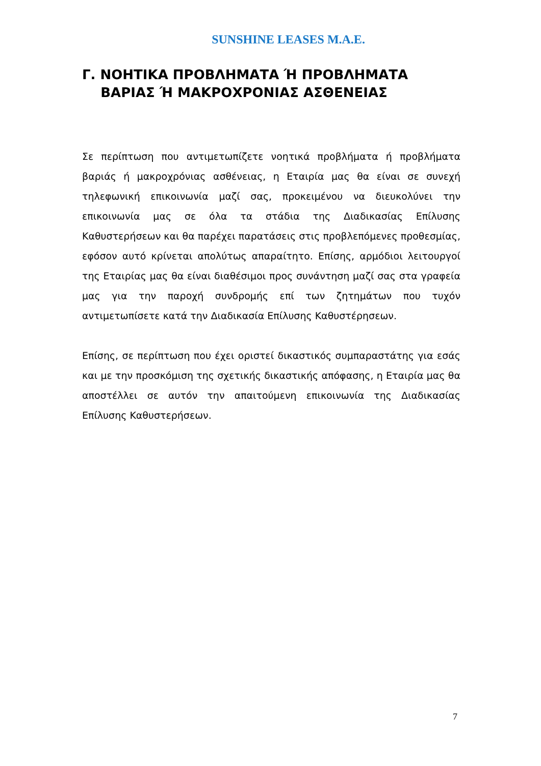SUNSHINE LEASES M.A.E.
Γ. ΝΟΗΤΙΚΑ ΠΡΟΒΛΗΜΑΤΑ Ή ΠΡΟΒΛΗΜΑΤΑ
ΒΑΡΙΑΣ Ή ΜΑΚΡΟΧΡΟΝΙΑΣ ΑΣΘΕΝΕΙΑΣ
Σε περίπτωση που αντιμετωπίζετε νοητικά προβλήματα ή προβλήματα βαριάς ή μακροχρόνιας ασθένειας, η Εταιρία μας θα είναι σε συνεχή τηλεφωνική επικοινωνία μαζί σας, προκειμένου να διευκολύνει την επικοινωνία μας σε όλα τα στάδια της Διαδικασίας Επίλυσης Καθυστερήσεων και θα παρέχει παρατάσεις στις προβλεπόμενες προθεσμίας, εφόσον αυτό κρίνεται απολύτως απαραίτητο. Επίσης, αρμόδιοι λειτουργοί της Εταιρίας μας θα είναι διαθέσιμοι προς συνάντηση μαζί σας στα γραφεία μας για την παροχή συνδρομής επί των ζητημάτων που τυχόν αντιμετωπίσετε κατά την Διαδικασία Επίλυσης Καθυστέρησεων.
Επίσης, σε περίπτωση που έχει οριστεί δικαστικός συμπαραστάτης για εσάς και με την προσκόμιση της σχετικής δικαστικής απόφασης, η Εταιρία μας θα αποστέλλει σε αυτόν την απαιτούμενη επικοινωνία της Διαδικασίας Επίλυσης Καθυστερήσεων.
7